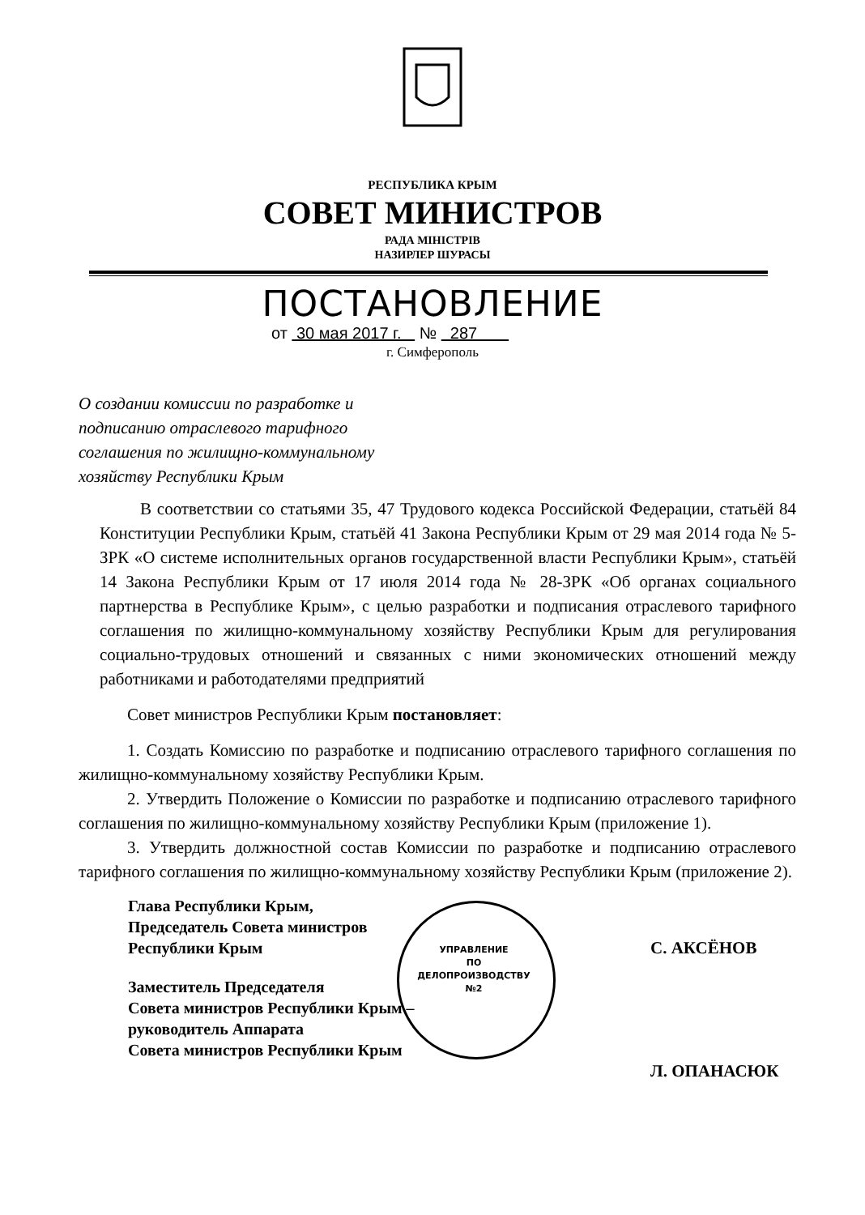РЕСПУБЛИКА КРЫМ
СОВЕТ МИНИСТРОВ
РАДА МІНІСТРІВ
НАЗИРЛЕР ШУРАСЫ
ПОСТАНОВЛЕНИЕ
от 30 мая 2017 г. № 287
г. Симферополь
О создании комиссии по разработке и
подписанию отраслевого тарифного
соглашения по жилищно-коммунальному
хозяйству Республики Крым
В соответствии со статьями 35, 47 Трудового кодекса Российской Федерации, статьёй 84 Конституции Республики Крым, статьёй 41 Закона Республики Крым от 29 мая 2014 года № 5-ЗРК «О системе исполнительных органов государственной власти Республики Крым», статьёй 14 Закона Республики Крым от 17 июля 2014 года № 28-ЗРК «Об органах социального партнерства в Республике Крым», с целью разработки и подписания отраслевого тарифного соглашения по жилищно-коммунальному хозяйству Республики Крым для регулирования социально-трудовых отношений и связанных с ними экономических отношений между работниками и работодателями предприятий
Совет министров Республики Крым постановляет:
1. Создать Комиссию по разработке и подписанию отраслевого тарифного соглашения по жилищно-коммунальному хозяйству Республики Крым.
2. Утвердить Положение о Комиссии по разработке и подписанию отраслевого тарифного соглашения по жилищно-коммунальному хозяйству Республики Крым (приложение 1).
3. Утвердить должностной состав Комиссии по разработке и подписанию отраслевого тарифного соглашения по жилищно-коммунальному хозяйству Республики Крым (приложение 2).
Глава Республики Крым,
Председатель Совета министров
Республики Крым
С. АКСЁНОВ
Заместитель Председателя
Совета министров Республики Крым –
руководитель Аппарата
Совета министров Республики Крым
Л. ОПАНАСЮК
УПРАВЛЕНИЕ
ПО
ДЕЛОПРОИЗВОДСТВУ
№2